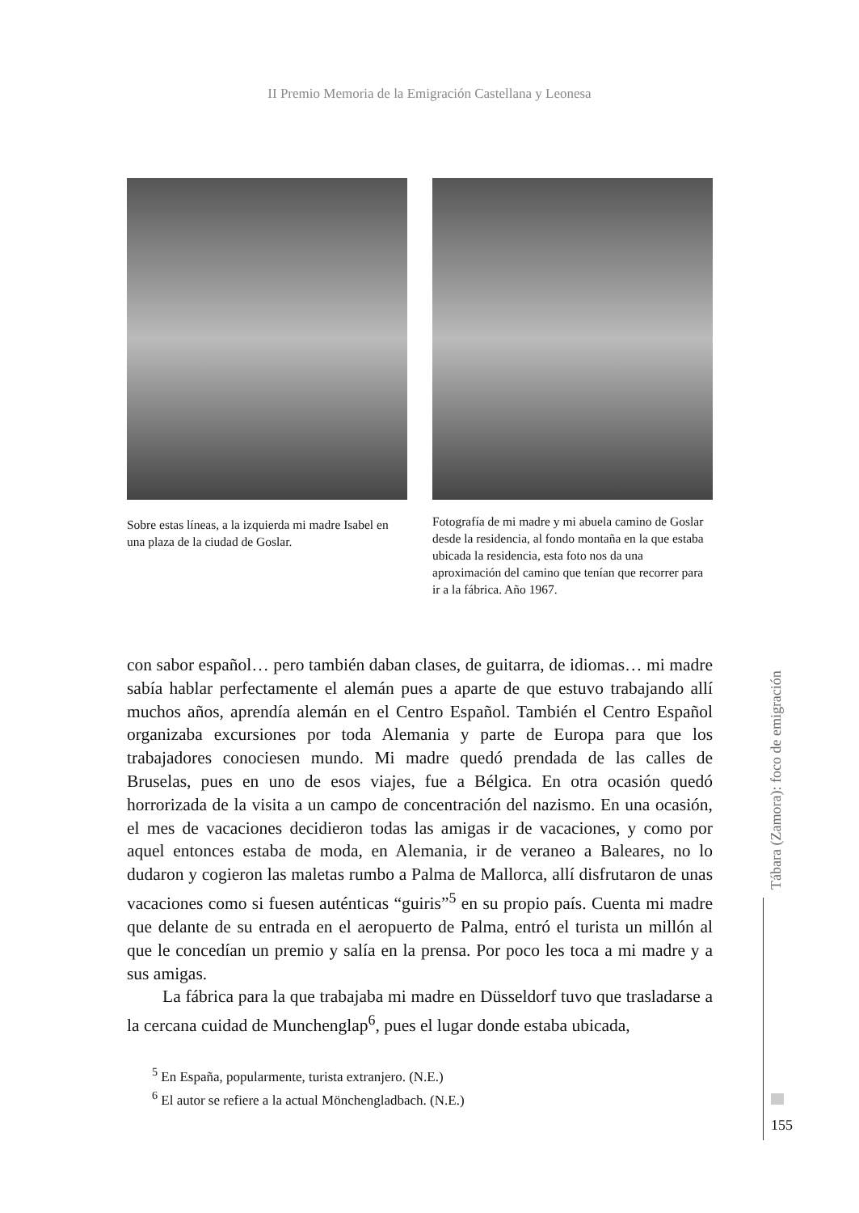II Premio Memoria de la Emigración Castellana y Leonesa
Sobre estas líneas, a la izquierda mi madre Isabel en una plaza de la ciudad de Goslar.
Fotografía de mi madre y mi abuela camino de Goslar desde la residencia, al fondo montaña en la que estaba ubicada la residencia, esta foto nos da una aproximación del camino que tenían que recorrer para ir a la fábrica. Año 1967.
con sabor español… pero también daban clases, de guitarra, de idiomas… mi madre sabía hablar perfectamente el alemán pues a aparte de que estuvo trabajando allí muchos años, aprendía alemán en el Centro Español. También el Centro Español organizaba excursiones por toda Alemania y parte de Europa para que los trabajadores conociesen mundo. Mi madre quedó prendada de las calles de Bruselas, pues en uno de esos viajes, fue a Bélgica. En otra ocasión quedó horrorizada de la visita a un campo de concentración del nazismo. En una ocasión, el mes de vacaciones decidieron todas las amigas ir de vacaciones, y como por aquel entonces estaba de moda, en Alemania, ir de veraneo a Baleares, no lo dudaron y cogieron las maletas rumbo a Palma de Mallorca, allí disfrutaron de unas vacaciones como si fuesen auténticas “guiris”<sup>5</sup> en su propio país. Cuenta mi madre que delante de su entrada en el aeropuerto de Palma, entró el turista un millón al que le concedían un premio y salía en la prensa. Por poco les toca a mi madre y a sus amigas.
La fábrica para la que trabajaba mi madre en Düsseldorf tuvo que trasladarse a la cercana cuidad de Munchenglap<sup>6</sup>, pues el lugar donde estaba ubicada,
<sup>5</sup> En España, popularmente, turista extranjero. (N.E.)
<sup>6</sup> El autor se refiere a la actual Mönchengladbach. (N.E.)
Tábara (Zamora): foco de emigración
155